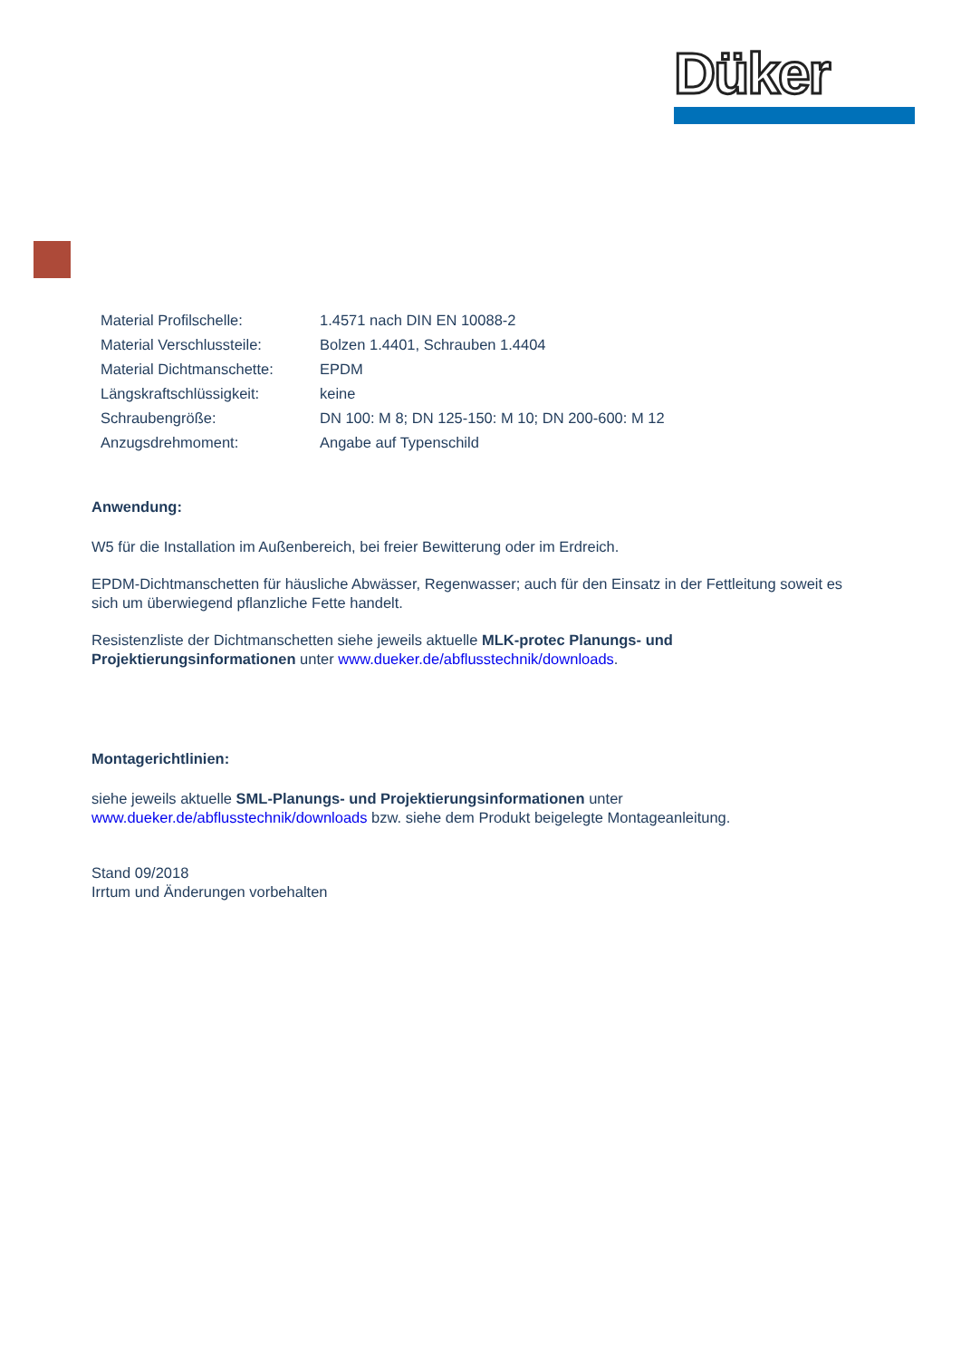Düker
| Material Profilschelle: | 1.4571 nach DIN EN 10088-2 |
| Material Verschlussteile: | Bolzen 1.4401, Schrauben 1.4404 |
| Material Dichtmanschette: | EPDM |
| Längskraftschlüssigkeit: | keine |
| Schraubengröße: | DN 100: M 8; DN 125-150: M 10; DN 200-600: M 12 |
| Anzugsdrehmoment: | Angabe auf Typenschild |
Anwendung:
W5 für die Installation im Außenbereich, bei freier Bewitterung oder im Erdreich.
EPDM-Dichtmanschetten für häusliche Abwässer, Regenwasser; auch für den Einsatz in der Fettleitung soweit es sich um überwiegend pflanzliche Fette handelt.
Resistenzliste der Dichtmanschetten siehe jeweils aktuelle MLK-protec Planungs- und Projektierungsinformationen unter www.dueker.de/abflusstechnik/downloads.
Montagerichtlinien:
siehe jeweils aktuelle SML-Planungs- und Projektierungsinformationen unter www.dueker.de/abflusstechnik/downloads bzw. siehe dem Produkt beigelegte Montageanleitung.
Stand 09/2018
Irrtum und Änderungen vorbehalten